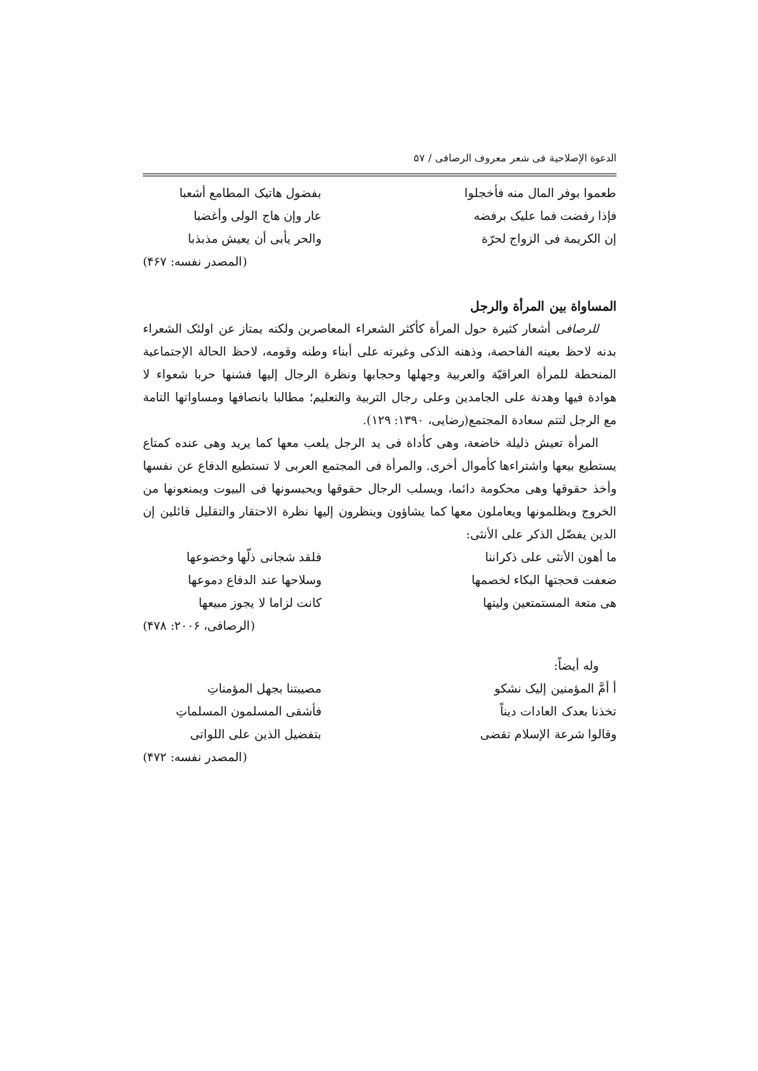الدعوة الإصلاحية فی شعر معروف الرصافی / ۵۷
طعموا بوفر المال منه فأخجلوا بفضول هاتيک المطامع أشعبا
فإذا رفضت فما عليک برفضه عار وإن هاج الولی وأغضبا
إن الكريمة فی الزواج لحرّة والحر يأبی أن يعيش مذبذبا
(المصدر نفسه: ۴۶۷)
المساواة بين المرأة والرجل
للرصافی أشعار كثيرة حول المرأة كأكثر الشعراء المعاصرين ولكنه يمتاز عن اولئک الشعراء بدنه لاحظ بعينه الفاحصة، وذهنه الذکی وغيرته علی أبناء وطنه وقومه، لاحظ الحالة الإجتماعية المنحطة للمرأة العراقيّة والعربية وجهلها وحجابها ونظرة الرجال إليها فشنها حربا شعواء لا هوادة فيها وهدنة علی الجامدين وعلی رجال التربية والتعليم؛ مطالبا بانصافها ومساواتها التامة مع الرجل لتتم سعادة المجتمع(رضايی، ۱۳۹۰: ۱۲۹).
المرأة تعيش ذليلة خاضعة، وهی كأداة فی يد الرجل يلعب معها كما يريد وهی عنده كمتاع يستطيع بيعها واشتراءها كأموال أخری. والمرأة فی المجتمع العربی لا تستطيع الدفاع عن نفسها وأخذ حقوقها وهی محكومة دائما، ويسلب الرجال حقوقها ويحبسونها فی البيوت ويمنعونها من الخروج ويظلمونها ويعاملون معها كما يشاؤون وينظرون إليها نظرة الاحتقار والتقليل قائلين إن الدين يفضّل الذكر علی الأنثی:
ما أهون الأنثی علی ذكراننا فلقد شجانی ذلّها وخضوعها
ضعفت فحجتها البكاء لخصمها وسلاحها عند الدفاع دموعها
هی متعة المستمتعين وليتها كانت لزاما لا يجوز مبيعها
(الرصافی، ۲۰۰۶: ۴۷۸)
وله أيضاً:
أ أمَّ المؤمنين إليک نشكو مصيبتنا بجهل المؤمناتِ
تخذنا بعدک العادات ديناً فأشقی المسلمون المسلماتِ
وقالوا شرعة الإسلام تقضی بتفضيل الذين علی اللواتی
(المصدر نفسه: ۴۷۲)